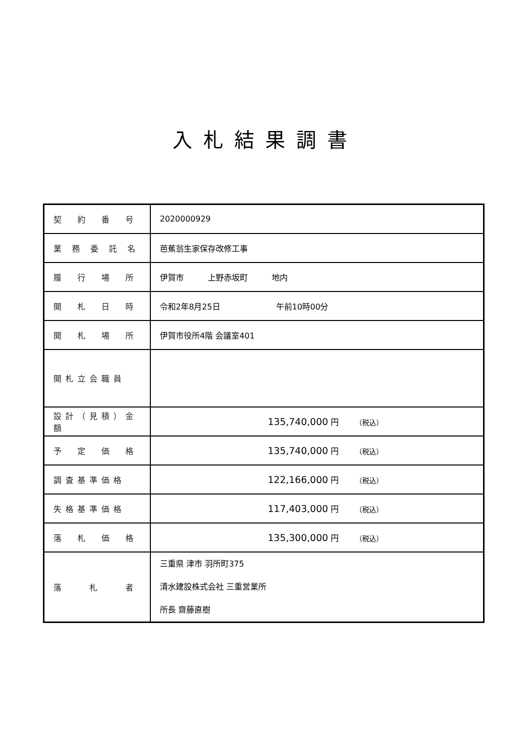入札結果調書
| 契 約 番 号 | 2020000929 |
| 業 務 委 託 名 | 芭蕉翁生家保存改修工事 |
| 履 行 場 所 | 伊賀市 上野赤坂町 地内 |
| 開 札 日 時 | 令和2年8月25日 午前10時00分 |
| 開 札 場 所 | 伊賀市役所4階 会議室401 |
| 開札立会職員 | |
| 設計（見積）金額 | 135,740,000 円 （税込） |
| 予 定 価 格 | 135,740,000 円 （税込） |
| 調査基準価格 | 122,166,000 円 （税込） |
| 失格基準価格 | 117,403,000 円 （税込） |
| 落 札 価 格 | 135,300,000 円 （税込） |
| 落 札 者 | 三重県 津市 羽所町375 清水建設株式会社 三重営業所 所長 齋藤直樹 |